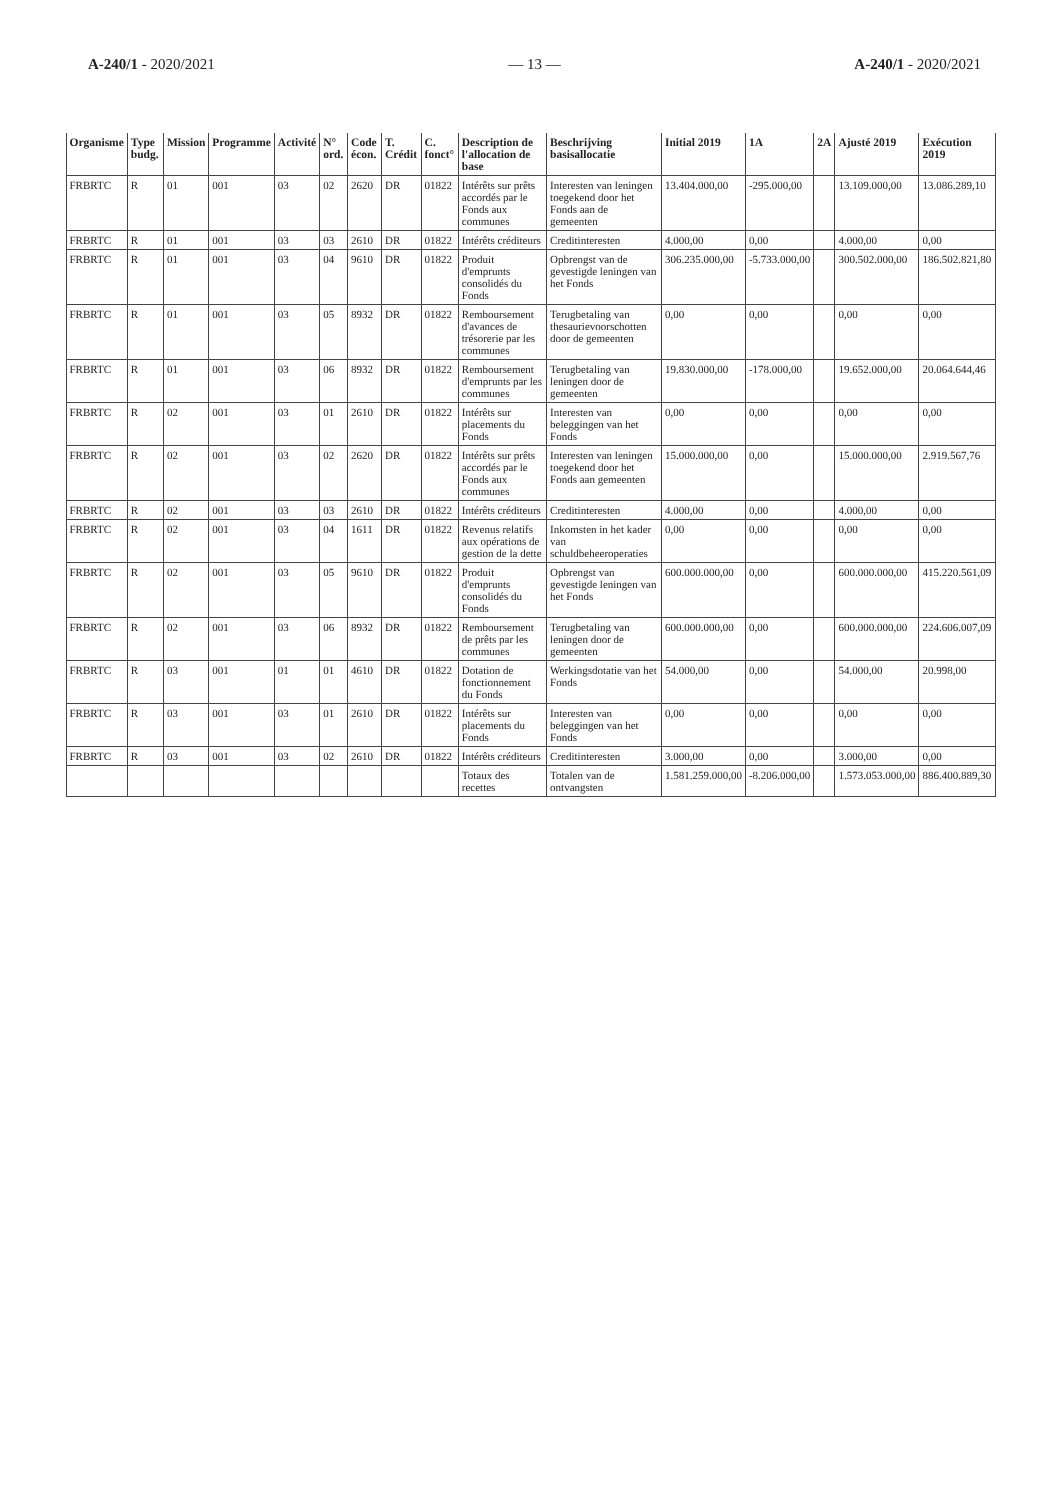A-240/1 - 2020/2021 — 13 — A-240/1 - 2020/2021
| Organisme | Type budg. | Mission | Programme | Activité | N° ord. | Code écon. | T. Crédit | C. fonct° | Description de l'allocation de base | Beschrijving basisallocatie | Initial 2019 | 1A | 2A | Ajusté 2019 | Exécution 2019 |
| --- | --- | --- | --- | --- | --- | --- | --- | --- | --- | --- | --- | --- | --- | --- | --- |
| FRBRTC | R | 01 | 001 | 03 | 02 | 2620 | DR | 01822 | Intérêts sur prêts accordés par le Fonds aux communes | Interesten van leningen toegekend door het Fonds aan de gemeenten | 13.404.000,00 | -295.000,00 | | 13.109.000,00 | 13.086.289,10 |
| FRBRTC | R | 01 | 001 | 03 | 03 | 2610 | DR | 01822 | Intérêts créditeurs | Creditinteresten | 4.000,00 | 0,00 | | 4.000,00 | 0,00 |
| FRBRTC | R | 01 | 001 | 03 | 04 | 9610 | DR | 01822 | Produit d'emprunts consolidés du Fonds | Opbrengst van de gevestigde leningen van het Fonds | 306.235.000,00 | -5.733.000,00 | | 300.502.000,00 | 186.502.821,80 |
| FRBRTC | R | 01 | 001 | 03 | 05 | 8932 | DR | 01822 | Remboursement d'avances de trésorerie par les communes | Terugbetaling van thesaurievoorschotten door de gemeenten | 0,00 | 0,00 | | 0,00 | 0,00 |
| FRBRTC | R | 01 | 001 | 03 | 06 | 8932 | DR | 01822 | Remboursement d'emprunts par les communes | Terugbetaling van leningen door de gemeenten | 19.830.000,00 | -178.000,00 | | 19.652.000,00 | 20.064.644,46 |
| FRBRTC | R | 02 | 001 | 03 | 01 | 2610 | DR | 01822 | Intérêts sur placements du Fonds | Interesten van beleggingen van het Fonds | 0,00 | 0,00 | | 0,00 | 0,00 |
| FRBRTC | R | 02 | 001 | 03 | 02 | 2620 | DR | 01822 | Intérêts sur prêts accordés par le Fonds aux communes | Interesten van leningen toegekend door het Fonds aan gemeenten | 15.000.000,00 | 0,00 | | 15.000.000,00 | 2.919.567,76 |
| FRBRTC | R | 02 | 001 | 03 | 03 | 2610 | DR | 01822 | Intérêts créditeurs | Creditinteresten | 4.000,00 | 0,00 | | 4.000,00 | 0,00 |
| FRBRTC | R | 02 | 001 | 03 | 04 | 1611 | DR | 01822 | Revenus relatifs aux opérations de gestion de la dette | Inkomsten in het kader van schuldbeheeroperaties | 0,00 | 0,00 | | 0,00 | 0,00 |
| FRBRTC | R | 02 | 001 | 03 | 05 | 9610 | DR | 01822 | Produit d'emprunts consolidés du Fonds | Opbrengst van gevestigde leningen van het Fonds | 600.000.000,00 | 0,00 | | 600.000.000,00 | 415.220.561,09 |
| FRBRTC | R | 02 | 001 | 03 | 06 | 8932 | DR | 01822 | Remboursement de prêts par les communes | Terugbetaling van leningen door de gemeenten | 600.000.000,00 | 0,00 | | 600.000.000,00 | 224.606.007,09 |
| FRBRTC | R | 03 | 001 | 01 | 01 | 4610 | DR | 01822 | Dotation de fonctionnement du Fonds | Werkingsdotatie van het Fonds | 54.000,00 | 0,00 | | 54.000,00 | 20.998,00 |
| FRBRTC | R | 03 | 001 | 03 | 01 | 2610 | DR | 01822 | Intérêts sur placements du Fonds | Interesten van beleggingen van het Fonds | 0,00 | 0,00 | | 0,00 | 0,00 |
| FRBRTC | R | 03 | 001 | 03 | 02 | 2610 | DR | 01822 | Intérêts créditeurs | Creditinteresten | 3.000,00 | 0,00 | | 3.000,00 | 0,00 |
| | | | | | | | | | Totaux des recettes | Totalen van de ontvangsten | 1.581.259.000,00 | -8.206.000,00 | | 1.573.053.000,00 | 886.400.889,30 |